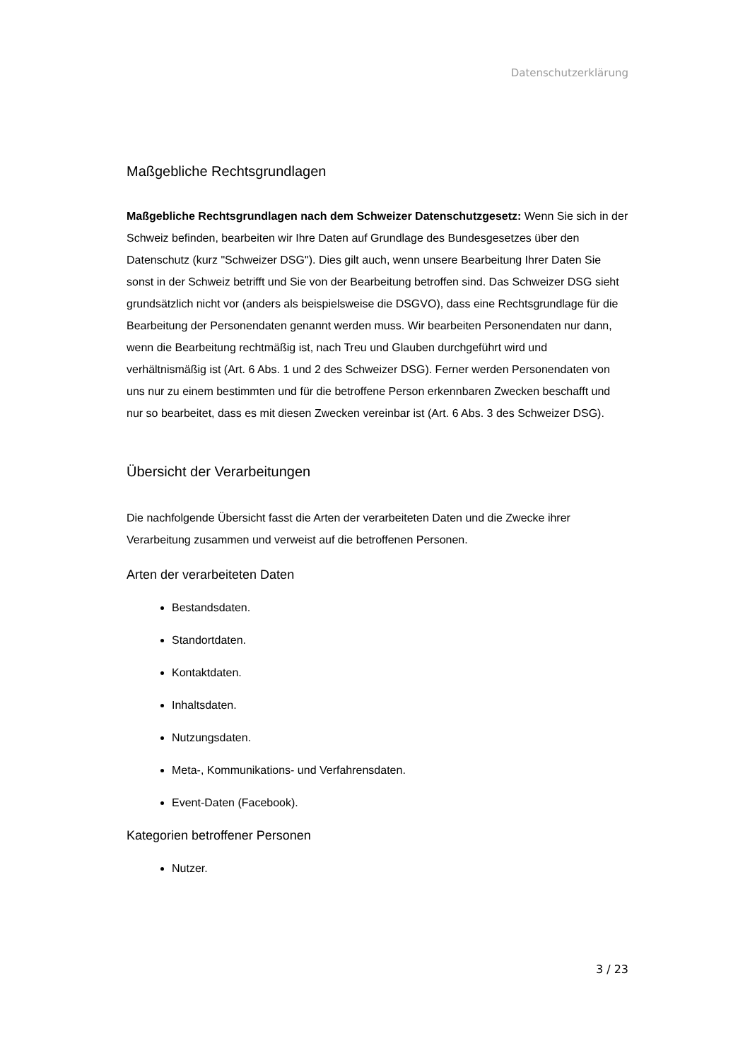Datenschutzerklärung
Maßgebliche Rechtsgrundlagen
Maßgebliche Rechtsgrundlagen nach dem Schweizer Datenschutzgesetz: Wenn Sie sich in der Schweiz befinden, bearbeiten wir Ihre Daten auf Grundlage des Bundesgesetzes über den Datenschutz (kurz "Schweizer DSG"). Dies gilt auch, wenn unsere Bearbeitung Ihrer Daten Sie sonst in der Schweiz betrifft und Sie von der Bearbeitung betroffen sind. Das Schweizer DSG sieht grundsätzlich nicht vor (anders als beispielsweise die DSGVO), dass eine Rechtsgrundlage für die Bearbeitung der Personendaten genannt werden muss. Wir bearbeiten Personendaten nur dann, wenn die Bearbeitung rechtmäßig ist, nach Treu und Glauben durchgeführt wird und verhältnismäßig ist (Art. 6 Abs. 1 und 2 des Schweizer DSG). Ferner werden Personendaten von uns nur zu einem bestimmten und für die betroffene Person erkennbaren Zwecken beschafft und nur so bearbeitet, dass es mit diesen Zwecken vereinbar ist (Art. 6 Abs. 3 des Schweizer DSG).
Übersicht der Verarbeitungen
Die nachfolgende Übersicht fasst die Arten der verarbeiteten Daten und die Zwecke ihrer Verarbeitung zusammen und verweist auf die betroffenen Personen.
Arten der verarbeiteten Daten
Bestandsdaten.
Standortdaten.
Kontaktdaten.
Inhaltsdaten.
Nutzungsdaten.
Meta-, Kommunikations- und Verfahrensdaten.
Event-Daten (Facebook).
Kategorien betroffener Personen
Nutzer.
3 / 23